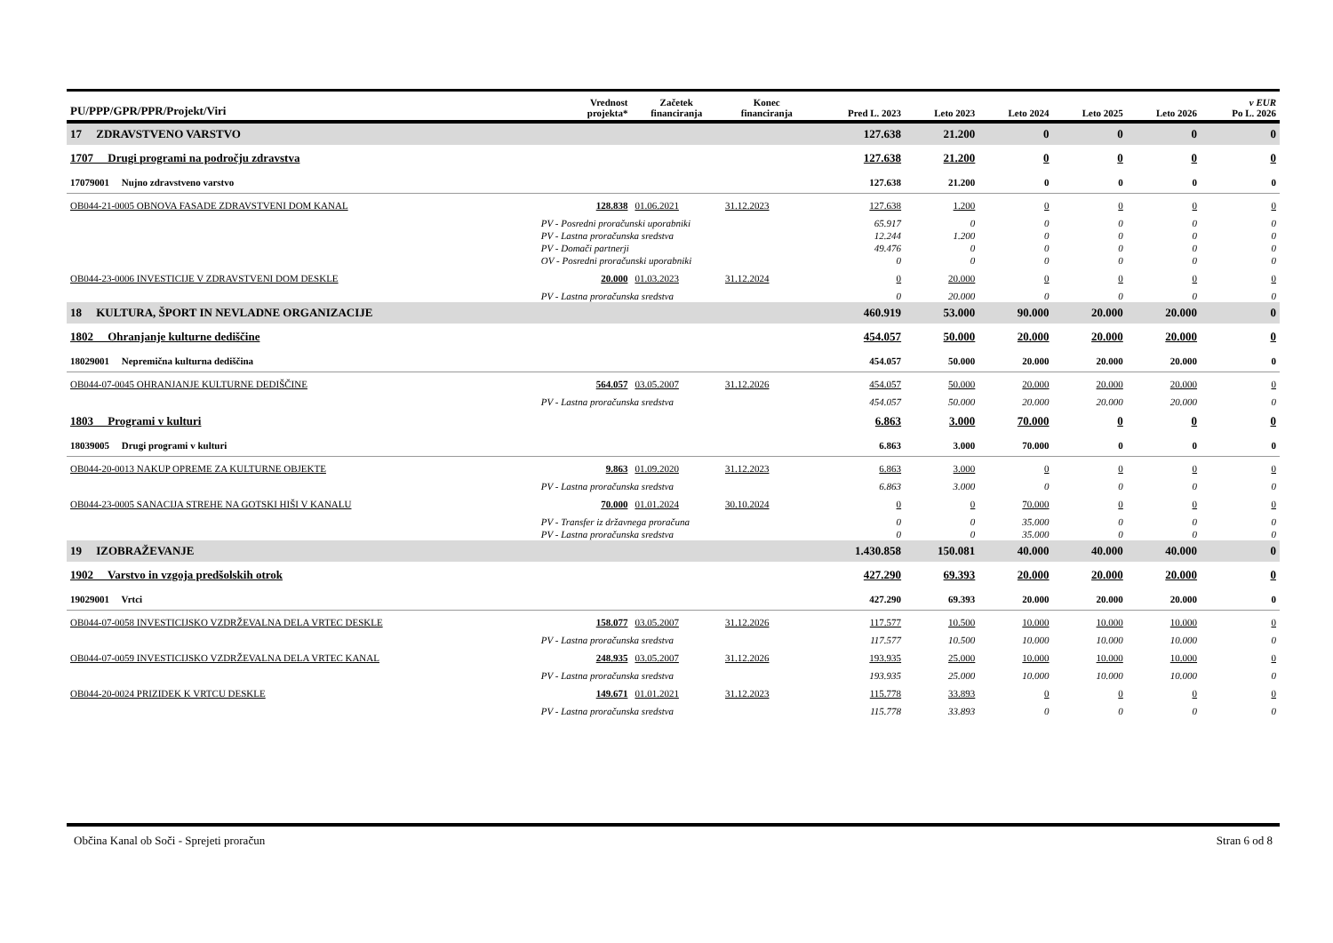| PU/PPP/GPR/PPR/Projekt/Viri | | Vrednost projekta* | Začetek financiranja | Konec financiranja | Pred L. 2023 | Leto 2023 | Leto 2024 | Leto 2025 | Leto 2026 | v EUR Po L. 2026 |
| --- | --- | --- | --- | --- | --- | --- | --- | --- | --- | --- |
| 17 ZDRAVSTVENO VARSTVO | | | | | 127.638 | 21.200 | 0 | 0 | 0 | 0 |
| 1707 Drugi programi na področju zdravstva | | | | | 127.638 | 21.200 | 0 | 0 | 0 | 0 |
| 17079001 Nujno zdravstveno varstvo | | | | | 127.638 | 21.200 | 0 | 0 | 0 | 0 |
| OB044-21-0005 OBNOVA FASADE ZDRAVSTVENI DOM KANAL | | 128.838 | 01.06.2021 | 31.12.2023 | 127.638 | 1.200 | 0 | 0 | 0 | 0 |
| | PV - Posredni proračunski uporabniki | | | | 65.917 | 0 | 0 | 0 | 0 | 0 |
| | PV - Lastna proračunska sredstva | | | | 12.244 | 1.200 | 0 | 0 | 0 | 0 |
| | PV - Domači partnerji | | | | 49.476 | 0 | 0 | 0 | 0 | 0 |
| | OV - Posredni proračunski uporabniki | | | | 0 | 0 | 0 | 0 | 0 | 0 |
| OB044-23-0006 INVESTICIJE V ZDRAVSTVENI DOM DESKLE | | 20.000 | 01.03.2023 | 31.12.2024 | 0 | 20.000 | 0 | 0 | 0 | 0 |
| | PV - Lastna proračunska sredstva | | | | 0 | 20.000 | 0 | 0 | 0 | 0 |
| 18 KULTURA, ŠPORT IN NEVLADNE ORGANIZACIJE | | | | | 460.919 | 53.000 | 90.000 | 20.000 | 20.000 | 0 |
| 1802 Ohranjanje kulturne dediščine | | | | | 454.057 | 50.000 | 20.000 | 20.000 | 20.000 | 0 |
| 18029001 Nepremična kulturna dediščina | | | | | 454.057 | 50.000 | 20.000 | 20.000 | 20.000 | 0 |
| OB044-07-0045 OHRANJANJE KULTURNE DEDIŠČINE | | 564.057 | 03.05.2007 | 31.12.2026 | 454.057 | 50.000 | 20.000 | 20.000 | 20.000 | 0 |
| | PV - Lastna proračunska sredstva | | | | 454.057 | 50.000 | 20.000 | 20.000 | 20.000 | 0 |
| 1803 Programi v kulturi | | | | | 6.863 | 3.000 | 70.000 | 0 | 0 | 0 |
| 18039005 Drugi programi v kulturi | | | | | 6.863 | 3.000 | 70.000 | 0 | 0 | 0 |
| OB044-20-0013 NAKUP OPREME ZA KULTURNE OBJEKTE | | 9.863 | 01.09.2020 | 31.12.2023 | 6.863 | 3.000 | 0 | 0 | 0 | 0 |
| | PV - Lastna proračunska sredstva | | | | 6.863 | 3.000 | 0 | 0 | 0 | 0 |
| OB044-23-0005 SANACIJA STREHE NA GOTSKI HIŠI V KANALU | | 70.000 | 01.01.2024 | 30.10.2024 | 0 | 0 | 70.000 | 0 | 0 | 0 |
| | PV - Transfer iz državnega proračuna | | | | 0 | 0 | 35.000 | 0 | 0 | 0 |
| | PV - Lastna proračunska sredstva | | | | 0 | 0 | 35.000 | 0 | 0 | 0 |
| 19 IZOBRAŽEVANJE | | | | | 1.430.858 | 150.081 | 40.000 | 40.000 | 40.000 | 0 |
| 1902 Varstvo in vzgoja predšolskih otrok | | | | | 427.290 | 69.393 | 20.000 | 20.000 | 20.000 | 0 |
| 19029001 Vrtci | | | | | 427.290 | 69.393 | 20.000 | 20.000 | 20.000 | 0 |
| OB044-07-0058 INVESTICIJSKO VZDRŽEVALNA DELA VRTEC DESKLE | | 158.077 | 03.05.2007 | 31.12.2026 | 117.577 | 10.500 | 10.000 | 10.000 | 10.000 | 0 |
| | PV - Lastna proračunska sredstva | | | | 117.577 | 10.500 | 10.000 | 10.000 | 10.000 | 0 |
| OB044-07-0059 INVESTICIJSKO VZDRŽEVALNA DELA VRTEC KANAL | | 248.935 | 03.05.2007 | 31.12.2026 | 193.935 | 25.000 | 10.000 | 10.000 | 10.000 | 0 |
| | PV - Lastna proračunska sredstva | | | | 193.935 | 25.000 | 10.000 | 10.000 | 10.000 | 0 |
| OB044-20-0024 PRIZIDEK K VRTCU DESKLE | | 149.671 | 01.01.2021 | 31.12.2023 | 115.778 | 33.893 | 0 | 0 | 0 | 0 |
| | PV - Lastna proračunska sredstva | | | | 115.778 | 33.893 | 0 | 0 | 0 | 0 |
Občina Kanal ob Soči - Sprejeti proračun Stran 6 od 8